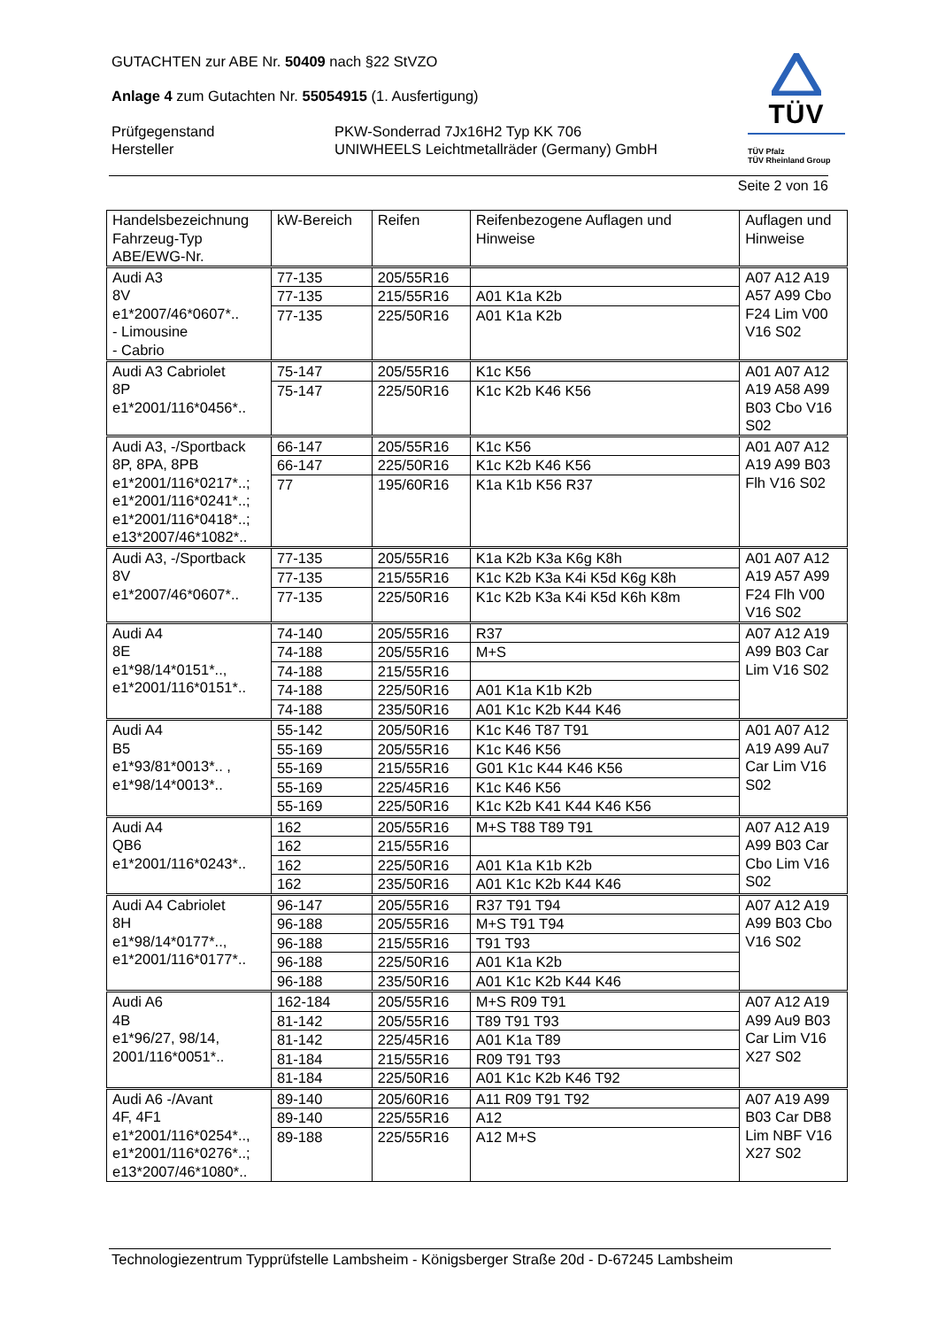TÜV
TÜV Pfalz
TÜV Rheinland Group
GUTACHTEN zur ABE Nr. 50409 nach §22 StVZO
Anlage 4 zum Gutachten Nr. 55054915 (1. Ausfertigung)
Prüfgegenstand PKW-Sonderrad 7Jx16H2 Typ KK 706
Hersteller UNIWHEELS Leichtmetallräder (Germany) GmbH
Seite 2 von 16
| Handelsbezeichnung Fahrzeug-Typ ABE/EWG-Nr. | kW-Bereich | Reifen | Reifenbezogene Auflagen und Hinweise | Auflagen und Hinweise |
| --- | --- | --- | --- | --- |
| Audi A3 8V e1*2007/46*0607*.. - Limousine - Cabrio | 77-135 | 205/55R16 | | A07 A12 A19 A57 A99 Cbo F24 Lim V00 V16 S02 |
| | 77-135 | 215/55R16 | A01 K1a K2b | |
| | 77-135 | 225/50R16 | A01 K1a K2b | |
| Audi A3 Cabriolet 8P e1*2001/116*0456*.. | 75-147 | 205/55R16 | K1c K56 | A01 A07 A12 A19 A58 A99 B03 Cbo V16 S02 |
| | 75-147 | 225/50R16 | K1c K2b K46 K56 | |
| Audi A3, -/Sportback 8P, 8PA, 8PB e1*2001/116*0217*..; e1*2001/116*0241*..; e1*2001/116*0418*..; e13*2007/46*1082*.. | 66-147 | 205/55R16 | K1c K56 | A01 A07 A12 A19 A99 B03 Flh V16 S02 |
| | 66-147 | 225/50R16 | K1c K2b K46 K56 | |
| | 77 | 195/60R16 | K1a K1b K56 R37 | |
| Audi A3, -/Sportback 8V e1*2007/46*0607*.. | 77-135 | 205/55R16 | K1a K2b K3a K6g K8h | A01 A07 A12 A19 A57 A99 F24 Flh V00 V16 S02 |
| | 77-135 | 215/55R16 | K1c K2b K3a K4i K5d K6g K8h | |
| | 77-135 | 225/50R16 | K1c K2b K3a K4i K5d K6h K8m | |
| Audi A4 8E e1*98/14*0151*.., e1*2001/116*0151*.. | 74-140 | 205/55R16 | R37 | A07 A12 A19 A99 B03 Car Lim V16 S02 |
| | 74-188 | 205/55R16 | M+S | |
| | 74-188 | 215/55R16 | | |
| | 74-188 | 225/50R16 | A01 K1a K1b K2b | |
| | 74-188 | 235/50R16 | A01 K1c K2b K44 K46 | |
| Audi A4 B5 e1*93/81*0013*.. , e1*98/14*0013*.. | 55-142 | 205/50R16 | K1c K46 T87 T91 | A01 A07 A12 A19 A99 Au7 Car Lim V16 S02 |
| | 55-169 | 205/55R16 | K1c K46 K56 | |
| | 55-169 | 215/55R16 | G01 K1c K44 K46 K56 | |
| | 55-169 | 225/45R16 | K1c K46 K56 | |
| | 55-169 | 225/50R16 | K1c K2b K41 K44 K46 K56 | |
| Audi A4 QB6 e1*2001/116*0243*.. | 162 | 205/55R16 | M+S T88 T89 T91 | A07 A12 A19 A99 B03 Car Cbo Lim V16 S02 |
| | 162 | 215/55R16 | | |
| | 162 | 225/50R16 | A01 K1a K1b K2b | |
| | 162 | 235/50R16 | A01 K1c K2b K44 K46 | |
| Audi A4 Cabriolet 8H e1*98/14*0177*.., e1*2001/116*0177*.. | 96-147 | 205/55R16 | R37 T91 T94 | A07 A12 A19 A99 B03 Cbo V16 S02 |
| | 96-188 | 205/55R16 | M+S T91 T94 | |
| | 96-188 | 215/55R16 | T91 T93 | |
| | 96-188 | 225/50R16 | A01 K1a K2b | |
| | 96-188 | 235/50R16 | A01 K1c K2b K44 K46 | |
| Audi A6 4B e1*96/27, 98/14, 2001/116*0051*.. | 162-184 | 205/55R16 | M+S R09 T91 | A07 A12 A19 A99 Au9 B03 Car Lim V16 X27 S02 |
| | 81-142 | 205/55R16 | T89 T91 T93 | |
| | 81-142 | 225/45R16 | A01 K1a T89 | |
| | 81-184 | 215/55R16 | R09 T91 T93 | |
| | 81-184 | 225/50R16 | A01 K1c K2b K46 T92 | |
| Audi A6 -/Avant 4F, 4F1 e1*2001/116*0254*.., e1*2001/116*0276*..; e13*2007/46*1080*.. | 89-140 | 205/60R16 | A11 R09 T91 T92 | A07 A19 A99 B03 Car DB8 Lim NBF V16 X27 S02 |
| | 89-140 | 225/55R16 | A12 | |
| | 89-188 | 225/55R16 | A12 M+S | |
Technologiezentrum Typprüfstelle Lambsheim - Königsberger Straße 20d - D-67245 Lambsheim